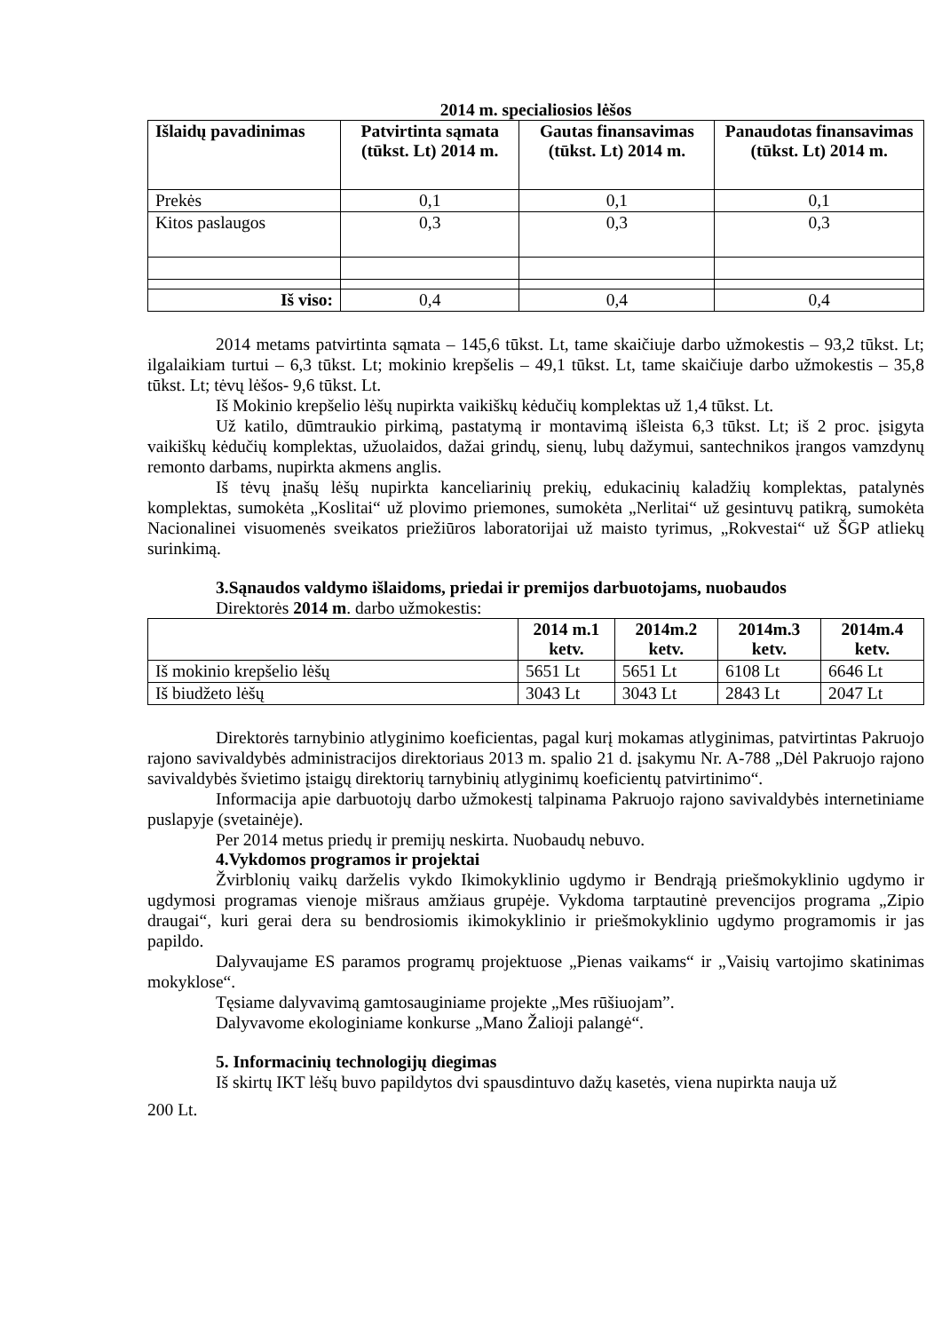2014 m. specialiosios lėšos
| Išlaidų pavadinimas | Patvirtinta sąmata (tūkst. Lt) 2014 m. | Gautas finansavimas (tūkst. Lt) 2014 m. | Panaudotas finansavimas (tūkst. Lt) 2014 m. |
| --- | --- | --- | --- |
| Prekės | 0,1 | 0,1 | 0,1 |
| Kitos paslaugos | 0,3 | 0,3 | 0,3 |
| Iš viso: | 0,4 | 0,4 | 0,4 |
2014 metams patvirtinta sąmata – 145,6 tūkst. Lt, tame skaičiuje darbo užmokestis – 93,2 tūkst. Lt; ilgalaikiam turtui – 6,3 tūkst. Lt; mokinio krepšelis – 49,1 tūkst. Lt, tame skaičiuje darbo užmokestis – 35,8 tūkst. Lt; tėvų lėšos- 9,6 tūkst. Lt.
Iš Mokinio krepšelio lėšų nupirkta vaikiškų kėdučių komplektas už 1,4 tūkst. Lt.
Už katilo, dūmtraukio pirkimą, pastatymą ir montavimą išleista 6,3 tūkst. Lt; iš 2 proc. įsigyta vaikiškų kėdučių komplektas, užuolaidos, dažai grindų, sienų, lubų dažymui, santechnikos įrangos vamzdynų remonto darbams, nupirkta akmens anglis.
Iš tėvų įnašų lėšų nupirkta kanceliarinių prekių, edukacinių kaladžių komplektas, patalynės komplektas, sumokėta „Koslitai“ už plovimo priemones, sumokėta „Nerlitai“ už gesintuvų patikrą, sumokėta Nacionalinei visuomenės sveikatos priežiūros laboratorijai už maisto tyrimus, „Rokvestai“ už ŠGP atliekų surinkimą.
3.Sąnaudos valdymo išlaidoms, priedai ir premijos darbuotojams, nuobaudos
Direktorės 2014 m. darbo užmokestis:
| | 2014 m.1 ketv. | 2014m.2 ketv. | 2014m.3 ketv. | 2014m.4 ketv. |
| --- | --- | --- | --- | --- |
| Iš mokinio krepšelio lėšų | 5651 Lt | 5651 Lt | 6108 Lt | 6646 Lt |
| Iš biudžeto lėšų | 3043 Lt | 3043 Lt | 2843 Lt | 2047 Lt |
Direktorės tarnybinio atlyginimo koeficientas, pagal kurį mokamas atlyginimas, patvirtintas Pakruojo rajono savivaldybės administracijos direktoriaus 2013 m. spalio 21 d. įsakymu Nr. A-788 „Dėl Pakruojo rajono savivaldybės švietimo įstaigų direktorių tarnybinių atlyginimų koeficientų patvirtinimo“.
Informacija apie darbuotojų darbo užmokestį talpinama Pakruojo rajono savivaldybės internetiniame puslapyje (svetainėje).
Per 2014 metus priedų ir premijų neskirta. Nuobaudų nebuvo.
4.Vykdomos programos ir projektai
Žvirblonių vaikų darželis vykdo Ikimokyklinio ugdymo ir Bendrąją priešmokyklinio ugdymo ir ugdymosi programas vienoje mišraus amžiaus grupėje. Vykdoma tarptautinė prevencijos programa „Zipio draugai“, kuri gerai dera su bendrosiomis ikimokyklinio ir priešmokyklinio ugdymo programomis ir jas papildo.
Dalyvaujame ES paramos programų projektuose „Pienas vaikams“ ir „Vaisių vartojimo skatinimas mokyklose“.
Tęsiame dalyvavimą gamtosauginiame projekte „Mes rūšiuojam”.
Dalyvavome ekologiniame konkurse „Mano Žalioji palangė“.
5. Informacinių technologijų diegimas
Iš skirtų IKT lėšų buvo papildytos dvi spausdintuvo dažų kasetės, viena nupirkta nauja už
200 Lt.